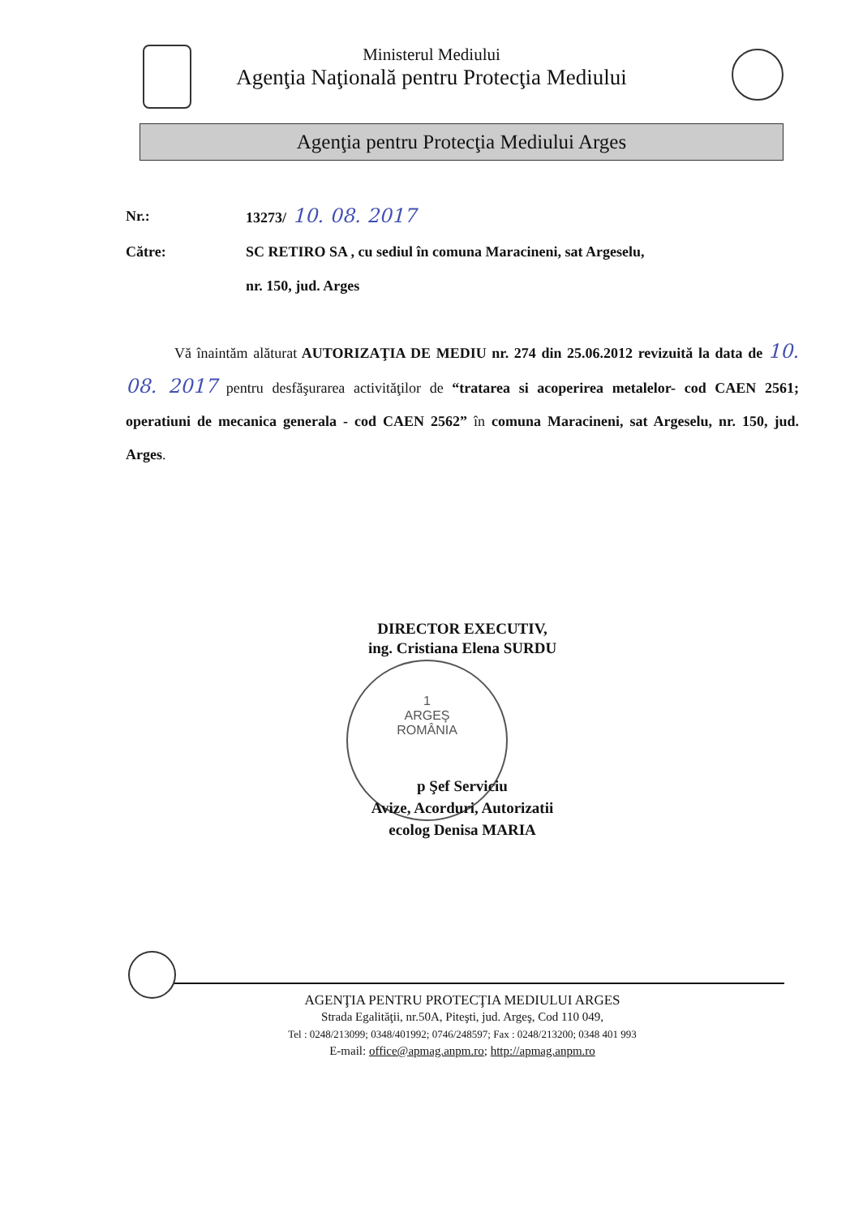Ministerul Mediului
Agenţia Naţională pentru Protecţia Mediului
Agenţia pentru Protecţia Mediului Arges
Nr.: 13273/ 10. 08. 2017
Către: SC RETIRO SA , cu sediul în comuna Maracineni, sat Argeselu,
nr. 150, jud. Arges
Vă înaintăm alăturat AUTORIZAŢIA DE MEDIU nr. 274 din 25.06.2012 revizuită la data de 10. 08. 2017 pentru desfăşurarea activităţilor de “tratarea si acoperirea metalelor- cod CAEN 2561; operatiuni de mecanica generala - cod CAEN 2562” în comuna Maracineni, sat Argeselu, nr. 150, jud. Arges.
1
ARGEŞ
ROMÂNIA
DIRECTOR EXECUTIV,
ing. Cristiana Elena SURDU
p Şef Serviciu
Avize, Acorduri, Autorizatii
ecolog Denisa MARIA
AGENŢIA PENTRU PROTECŢIA MEDIULUI ARGES
Strada Egalităţii, nr.50A, Piteşti, jud. Argeş, Cod 110 049,
Tel : 0248/213099; 0348/401992; 0746/248597; Fax : 0248/213200; 0348 401 993
E-mail: office@apmag.anpm.ro; http://apmag.anpm.ro